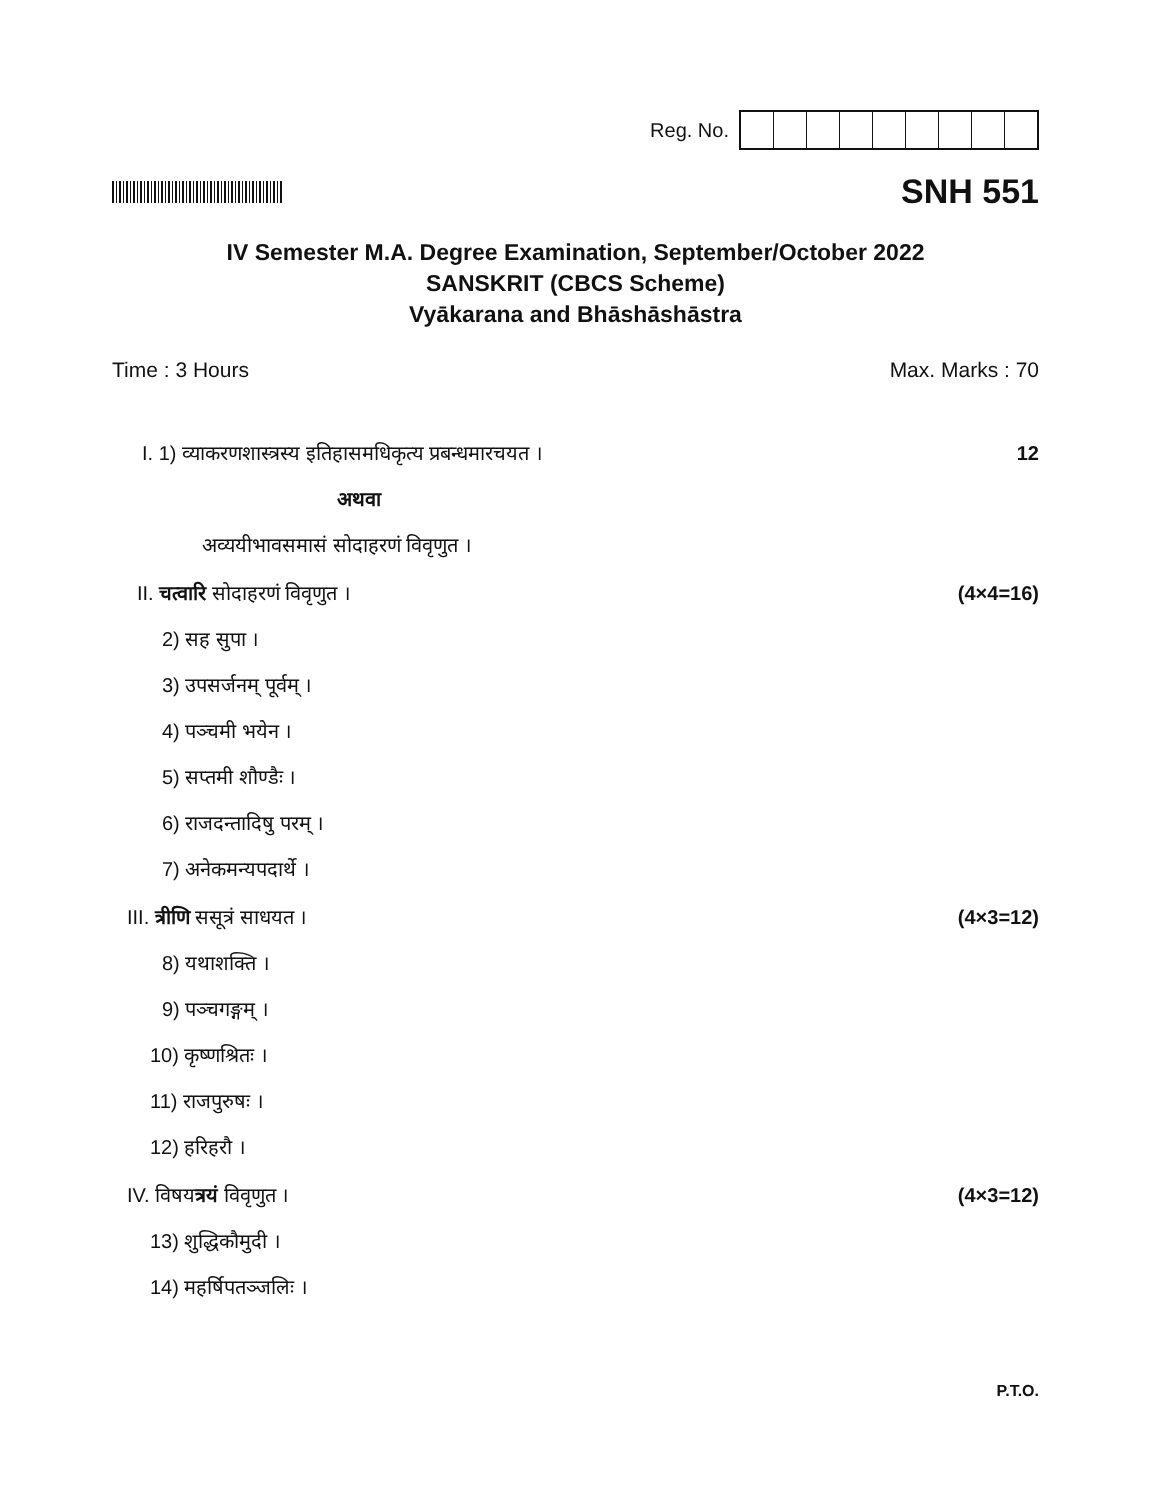Reg. No.
SNH 551
IV Semester M.A. Degree Examination, September/October 2022
SANSKRIT (CBCS Scheme)
Vyākarana and Bhāshāshāstra
Time : 3 Hours Max. Marks : 70
I. 1) व्याकरणशास्त्रस्य इतिहासमधिकृत्य प्रबन्धमारचयत । 12
अथवा
अव्ययीभावसमासं सोदाहरणं विवृणुत ।
II. चत्वारि सोदाहरणं विवृणुत । (4×4=16)
2) सह सुपा ।
3) उपसर्जनम् पूर्वम् ।
4) पञ्चमी भयेन ।
5) सप्तमी शौण्डैः ।
6) राजदन्तादिषु परम् ।
7) अनेकमन्यपदार्थे ।
III. त्रीणि ससूत्रं साधयत । (4×3=12)
8) यथाशक्ति ।
9) पञ्चगङ्गम् ।
10) कृष्णश्रितः ।
11) राजपुरुषः ।
12) हरिहरौ ।
IV. विषयत्रयं विवृणुत । (4×3=12)
13) शुद्धिकौमुदी ।
14) महर्षिपतञ्जलिः ।
P.T.O.